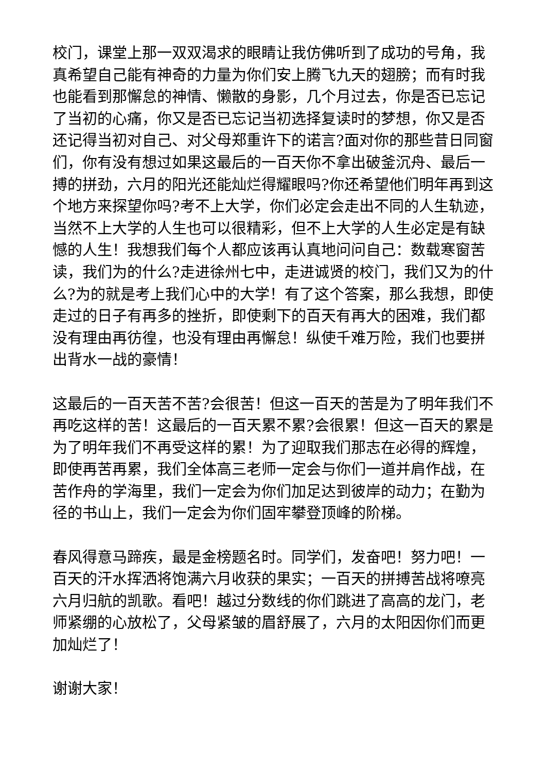校门，课堂上那一双双渴求的眼睛让我仿佛听到了成功的号角，我真希望自己能有神奇的力量为你们安上腾飞九天的翅膀；而有时我也能看到那懈怠的神情、懒散的身影，几个月过去，你是否已忘记了当初的心痛，你又是否已忘记当初选择复读时的梦想，你又是否还记得当初对自己、对父母郑重许下的诺言?面对你的那些昔日同窗们，你有没有想过如果这最后的一百天你不拿出破釜沉舟、最后一搏的拼劲，六月的阳光还能灿烂得耀眼吗?你还希望他们明年再到这个地方来探望你吗?考不上大学，你们必定会走出不同的人生轨迹，当然不上大学的人生也可以很精彩，但不上大学的人生必定是有缺憾的人生！我想我们每个人都应该再认真地问问自己：数载寒窗苦读，我们为的什么?走进徐州七中，走进诚贤的校门，我们又为的什么?为的就是考上我们心中的大学！有了这个答案，那么我想，即使走过的日子有再多的挫折，即使剩下的百天有再大的困难，我们都没有理由再彷徨，也没有理由再懈怠！纵使千难万险，我们也要拼出背水一战的豪情！
这最后的一百天苦不苦?会很苦！但这一百天的苦是为了明年我们不再吃这样的苦！这最后的一百天累不累?会很累！但这一百天的累是为了明年我们不再受这样的累！为了迎取我们那志在必得的辉煌，即使再苦再累，我们全体高三老师一定会与你们一道并肩作战，在苦作舟的学海里，我们一定会为你们加足达到彼岸的动力；在勤为径的书山上，我们一定会为你们固牢攀登顶峰的阶梯。
春风得意马蹄疾，最是金榜题名时。同学们，发奋吧！努力吧！一百天的汗水挥洒将饱满六月收获的果实；一百天的拼搏苦战将嘹亮六月归航的凯歌。看吧！越过分数线的你们跳进了高高的龙门，老师紧绷的心放松了，父母紧皱的眉舒展了，六月的太阳因你们而更加灿烂了！
谢谢大家！